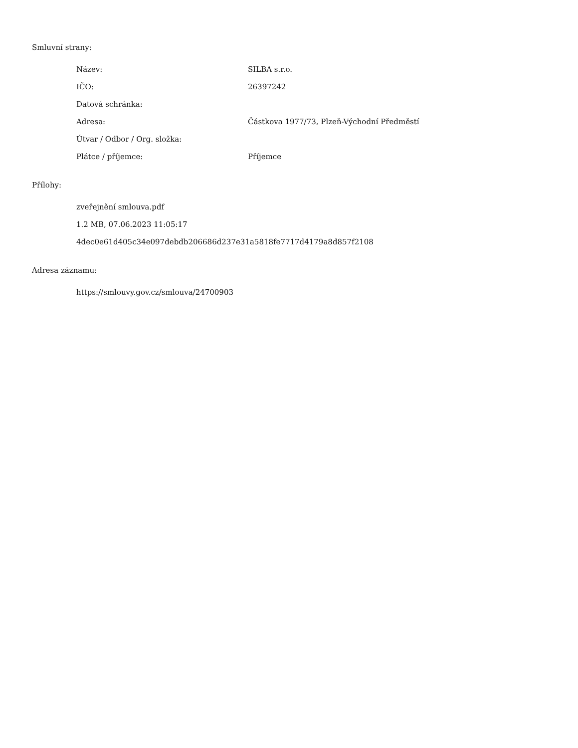Smluvní strany:
| Název: | SILBA s.r.o. |
| IČO: | 26397242 |
| Datová schránka: | |
| Adresa: | Částkova 1977/73, Plzeň-Východní Předměstí |
| Útvar / Odbor / Org. složka: | |
| Plátce / příjemce: | Příjemce |
Přílohy:
zveřejnění smlouva.pdf
1.2 MB, 07.06.2023 11:05:17
4dec0e61d405c34e097debdb206686d237e31a5818fe7717d4179a8d857f2108
Adresa záznamu:
https://smlouvy.gov.cz/smlouva/24700903